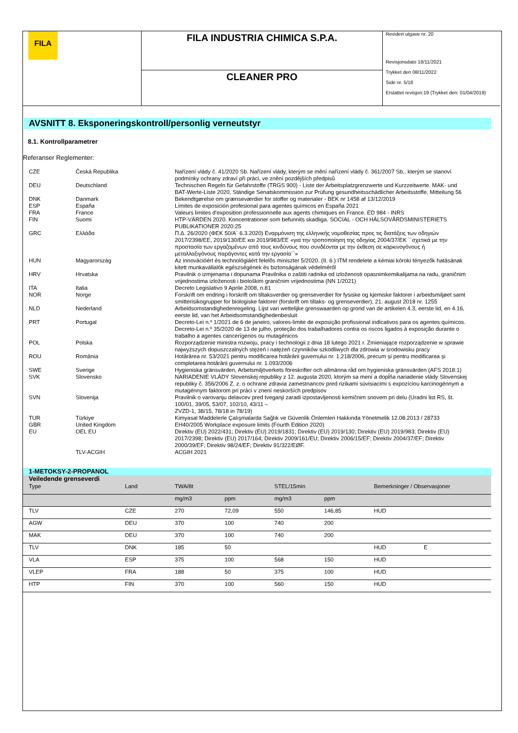FILA
FILA INDUSTRIA CHIMICA S.P.A.
CLEANER PRO
Revidert utgave nr. 20
Revisjonsdato 18/11/2021
Trykket den 08/11/2022
Side nr. 5/18
Erstattet revisjon:19 (Trykket den: 01/04/2019)
AVSNITT 8. Eksponeringskontroll/personlig verneutstyr
8.1. Kontrollparametrer
Referanser Reglementer:
| CZE | Česká Republika | Nařízení vlády č. 41/2020 Sb. Nařízení vlády, kterým se mění nařízení vlády č. 361/2007 Sb., kterým se stanoví podmínky ochrany zdraví při práci, ve znění pozdějších předpisů |
| DEU | Deutschland | Technischen Regeln für Gefahrstoffe (TRGS 900) - Liste der Arbeitsplatzgrenzwerte und Kurzzeitwerte. MAK- und BAT-Werte-Liste 2020, Ständige Senatskommission zur Prüfung gesundheitsschädlicher Arbeitsstoffe, Mitteilung 56 |
| DNK | Danmark | Bekendtgørelse om grænseværdier for stoffer og materialer - BEK nr 1458 af 13/12/2019 |
| ESP | España | Límites de exposición profesional para agentes químicos en España 2021 |
| FRA | France | Valeurs limites d'exposition professionnelle aux agents chimiques en France. ED 984 - INRS |
| FIN | Suomi | HTP-VÄRDEN 2020. Koncentrationer som befunnits skadliga. SOCIAL - OCH HÄLSOVÅRDSMINISTERIETS PUBLIKATIONER 2020:25 |
| GRC | Ελλάδα | Π.Δ. 26/2020 (ΦΕΚ 50/Α` 6.3.2020) Εναρμόνιση της ελληνικής νομοθεσίας προς τις διατάξεις των οδηγιών 2017/2398/ΕΕ, 2019/130/ΕΕ και 2019/983/ΕΕ «για την τροποποίηση της οδηγίας 2004/37/ΕΚ ``σχετικά με την προστασία των εργαζομένων από τους κινδύνους που συνδέονται με την έκθεση σε καρκινογόνους ή μεταλλαξιγόνους παράγοντες κατά την εργασία``» |
| HUN | Magyarország | Az innovációért és technológiáért felelős miniszter 5/2020. (II. 6.) ITM rendelete a kémiai kóroki tényezők hatásának kitett munkavállalók egészségének és biztonságának védelméről |
| HRV | Hrvatska | Pravilnik o izmjenama i dopunama Pravilnika o zaštiti radnika od izloženosti opasnimkemikalijama na radu, graničnim vrijednostima izloženosti i biološkim graničnim vrijednostima (NN 1/2021) |
| ITA | Italia | Decreto Legislativo 9 Aprile 2008, n.81 |
| NOR | Norge | Forskrift om endring i forskrift om tiltaksverdier og grenseverdier for fysiske og kjemiske faktorer i arbeidsmiljøet samt smitterisikogrupper for biologiske faktorer (forskrift om tiltaks- og grenseverdier), 21. august 2018 nr. 1255 |
| NLD | Nederland | Arbeidsomstandighedenregeling. Lijst van wettelijke grenswaarden op grond van de artikelen 4.3, eerste lid, en 4.16, eerste lid, van het Arbeidsomstandighedenbesluit |
| PRT | Portugal | Decreto-Lei n.º 1/2021 de 6 de janeiro, valores-limite de exposição profissional indicativos para os agentes químicos. Decreto-Lei n.º 35/2020 de 13 de julho, proteção dos trabalhadores contra os riscos ligados à exposição durante o trabalho a agentes cancerígenos ou mutagénicos |
| POL | Polska | Rozporządzenie ministra rozwoju, pracy i technologii z dnia 18 lutego 2021 r. Zmieniające rozporządzenie w sprawie najwyższych dopuszczalnych stężeń i natężeń czynników szkodliwych dla zdrowia w środowisku pracy |
| ROU | România | Hotărârea nr. 53/2021 pentru modificarea hotărârii guvernului nr. 1.218/2006, precum și pentru modificarea și completarea hotărârii guvernului nr. 1.093/2006 |
| SWE | Sverige | Hygieniska gränsvärden, Arbetsmiljöverkets föreskrifter och allmänna råd om hygieniska gränsvärden (AFS 2018:1) |
| SVK | Slovensko | NARIADENIE VLÁDY Slovenskej republiky z 12. augusta 2020, ktorým sa mení a dopĺňa nariadenie vlády Slovenskej republiky č. 356/2006 Z. z. o ochrane zdravia zamestnancov pred rizikami súvisiacimi s expozíciou karcinogénnym a mutagénnym faktorom pri práci v znení neskorších predpisov |
| SVN | Slovenija | Pravilnik o varovanju delavcev pred tveganji zaradi izpostavljenosti kemičnim snovem pri delu (Uradni list RS, št. 100/01, 39/05, 53/07, 102/10, 43/11 – ZVZD-1, 38/15, 78/18 in 78/19) |
| TUR | Türkiye | Kimyasal Maddelerle Çalışmalarda Sağlık ve Güvenlik Önlemleri Hakkında Yönetmelik 12.08.2013 / 28733 |
| GBR | United Kingdom | EH40/2005 Workplace exposure limits (Fourth Edition 2020) |
| EU | OEL EU | Direktiv (EU) 2022/431; Direktiv (EU) 2019/1831; Direktiv (EU) 2019/130; Direktiv (EU) 2019/983; Direktiv (EU) 2017/2398; Direktiv (EU) 2017/164; Direktiv 2009/161/EU; Direktiv 2006/15/EF; Direktiv 2004/37/EF; Direktiv 2000/39/EF; Direktiv 98/24/EF; Direktiv 91/322/EØF. |
| | TLV-ACGIH | ACGIH 2021 |
1-METOKSY-2-PROPANOL
Veiledende grenseverdi
| Type | Land | TWA/8t | | STEL/15min | | Bemerkninger / Observasjoner | |
| --- | --- | --- | --- | --- | --- | --- | --- |
| | | mg/m3 | ppm | mg/m3 | ppm | | |
| TLV | CZE | 270 | 72,09 | 550 | 146,85 | HUD | |
| AGW | DEU | 370 | 100 | 740 | 200 | | |
| MAK | DEU | 370 | 100 | 740 | 200 | | |
| TLV | DNK | 185 | 50 | | | HUD | E |
| VLA | ESP | 375 | 100 | 568 | 150 | HUD | |
| VLEP | FRA | 188 | 50 | 375 | 100 | HUD | |
| HTP | FIN | 370 | 100 | 560 | 150 | HUD | |